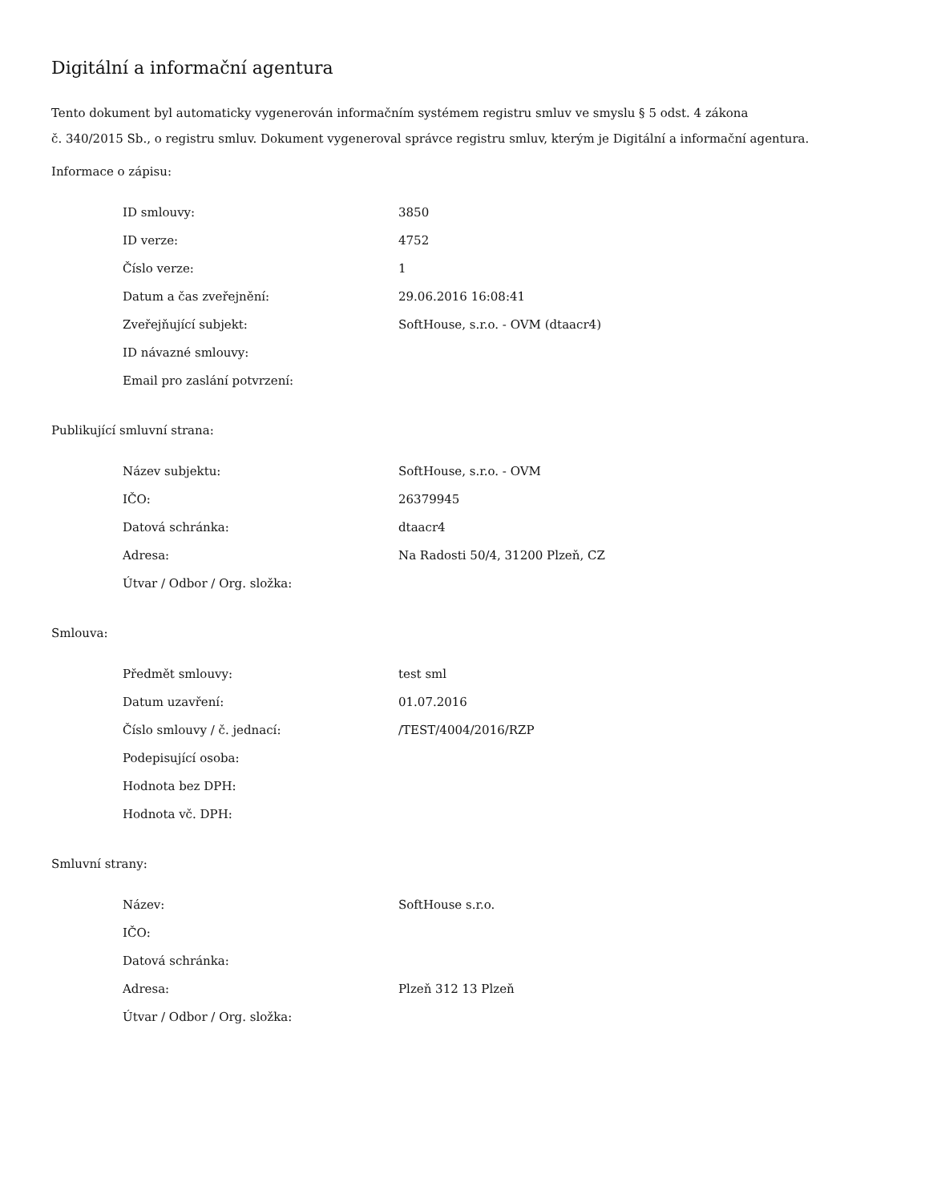Digitální a informační agentura
Tento dokument byl automaticky vygenerován informačním systémem registru smluv ve smyslu § 5 odst. 4 zákona
č. 340/2015 Sb., o registru smluv. Dokument vygeneroval správce registru smluv, kterým je Digitální a informační agentura.
Informace o zápisu:
| ID smlouvy: | 3850 |
| ID verze: | 4752 |
| Číslo verze: | 1 |
| Datum a čas zveřejnění: | 29.06.2016 16:08:41 |
| Zveřejňující subjekt: | SoftHouse, s.r.o. - OVM (dtaacr4) |
| ID návazné smlouvy: | |
| Email pro zaslání potvrzení: | |
Publikující smluvní strana:
| Název subjektu: | SoftHouse, s.r.o. - OVM |
| IČO: | 26379945 |
| Datová schránka: | dtaacr4 |
| Adresa: | Na Radosti 50/4, 31200 Plzeň, CZ |
| Útvar / Odbor / Org. složka: | |
Smlouva:
| Předmět smlouvy: | test sml |
| Datum uzavření: | 01.07.2016 |
| Číslo smlouvy / č. jednací: | /TEST/4004/2016/RZP |
| Podepisující osoba: | |
| Hodnota bez DPH: | |
| Hodnota vč. DPH: | |
Smluvní strany:
| Název: | SoftHouse s.r.o. |
| IČO: | |
| Datová schránka: | |
| Adresa: | Plzeň 312 13 Plzeň |
| Útvar / Odbor / Org. složka: | |